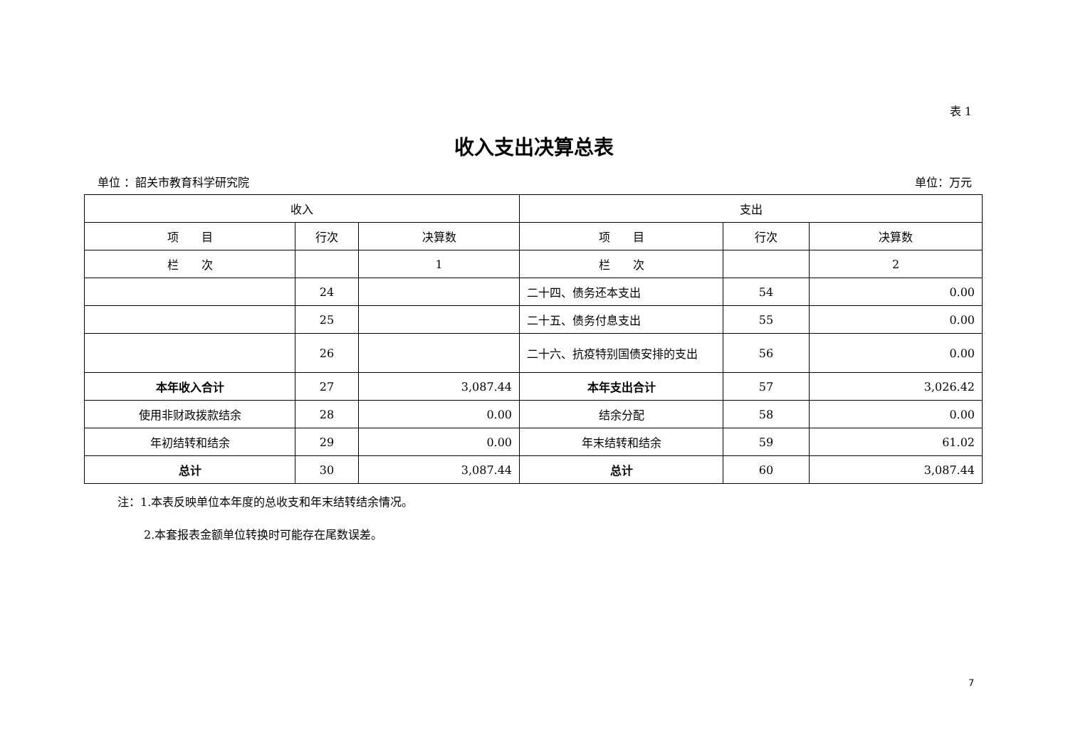表 1
收入支出决算总表
单位 ：韶关市教育科学研究院 单位：万元
| 收入 | | | 支出 | | |
| --- | --- | --- | --- | --- | --- |
| 项 目 | 行次 | 决算数 | 项 目 | 行次 | 决算数 |
| 栏 次 | | 1 | 栏 次 | | 2 |
| | 24 | | 二十四、债务还本支出 | 54 | 0.00 |
| | 25 | | 二十五、债务付息支出 | 55 | 0.00 |
| | 26 | | 二十六、抗疫特别国债安排的支出 | 56 | 0.00 |
| 本年收入合计 | 27 | 3,087.44 | 本年支出合计 | 57 | 3,026.42 |
| 使用非财政拨款结余 | 28 | 0.00 | 结余分配 | 58 | 0.00 |
| 年初结转和结余 | 29 | 0.00 | 年末结转和结余 | 59 | 61.02 |
| 总计 | 30 | 3,087.44 | 总计 | 60 | 3,087.44 |
注：1.本表反映单位本年度的总收支和年末结转结余情况。
2.本套报表金额单位转换时可能存在尾数误差。
7